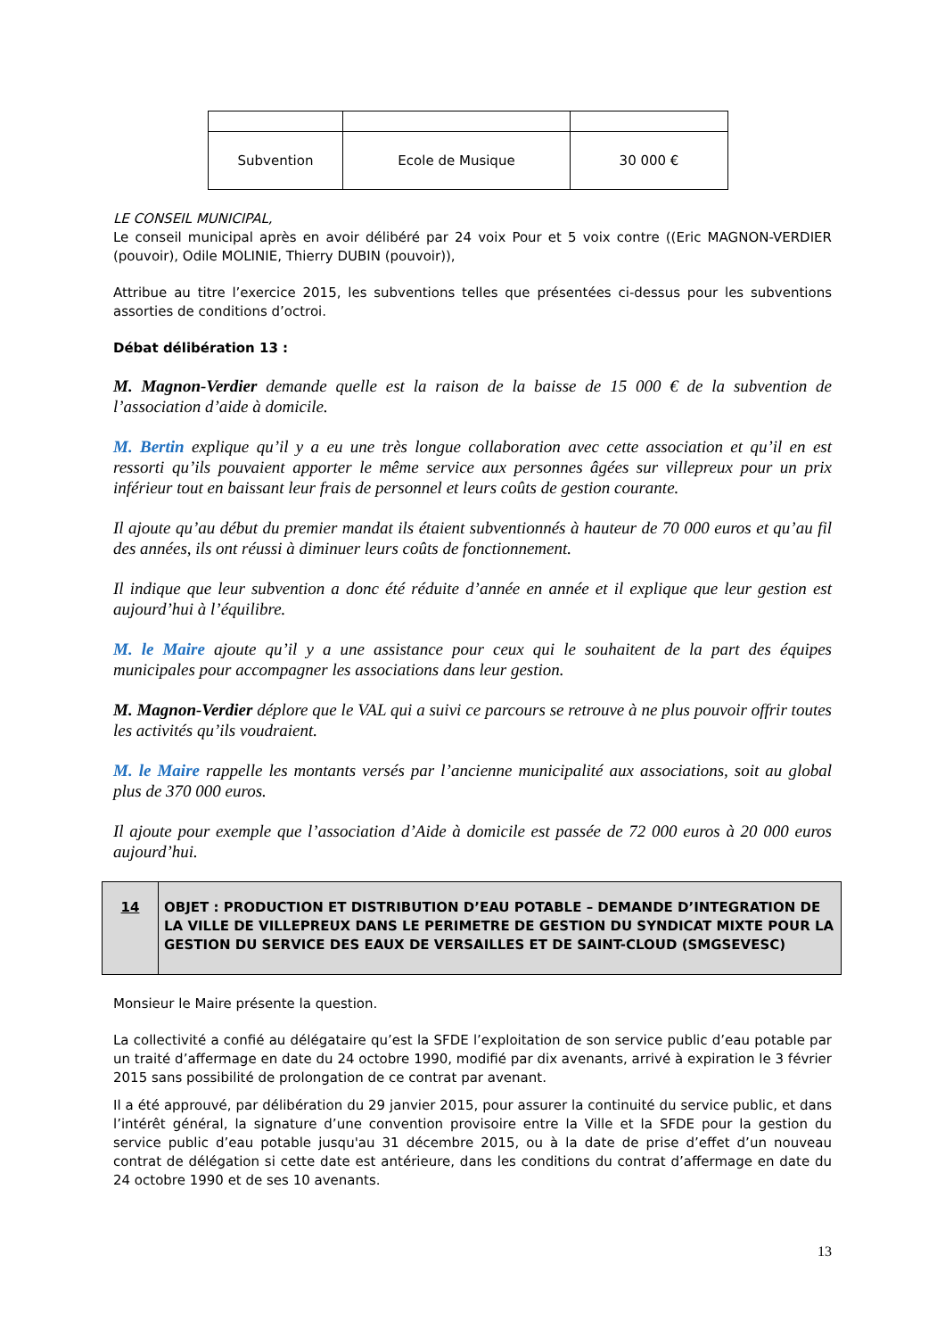| Subvention | Ecole de Musique | 30 000 € |
LE CONSEIL MUNICIPAL,
Le conseil municipal après en avoir délibéré par 24 voix Pour et 5 voix contre ((Eric MAGNON-VERDIER (pouvoir), Odile MOLINIE, Thierry DUBIN (pouvoir)),
Attribue au titre l’exercice 2015, les subventions telles que présentées ci-dessus pour les subventions assorties de conditions d’octroi.
Débat délibération 13 :
M. Magnon-Verdier demande quelle est la raison de la baisse de 15 000 € de la subvention de l’association d’aide à domicile.
M. Bertin explique qu’il y a eu une très longue collaboration avec cette association et qu’il en est ressorti qu’ils pouvaient apporter le même service aux personnes âgées sur villepreux pour un prix inférieur tout en baissant leur frais de personnel et leurs coûts de gestion courante.
Il ajoute qu’au début du premier mandat ils étaient subventionnés à hauteur de 70 000 euros et qu’au fil des années, ils ont réussi à diminuer leurs coûts de fonctionnement.
Il indique que leur subvention a donc été réduite d’année en année et il explique que leur gestion est aujourd’hui à l’équilibre.
M. le Maire ajoute qu’il y a une assistance pour ceux qui le souhaitent de la part des équipes municipales pour accompagner les associations dans leur gestion.
M. Magnon-Verdier déplore que le VAL qui a suivi ce parcours se retrouve à ne plus pouvoir offrir toutes les activités qu’ils voudraient.
M. le Maire rappelle les montants versés par l’ancienne municipalité aux associations, soit au global plus de 370 000 euros.
Il ajoute pour exemple que l’association d’Aide à domicile est passée de 72 000 euros à 20 000 euros aujourd’hui.
| 14 | OBJET : PRODUCTION ET DISTRIBUTION D’EAU POTABLE – DEMANDE D’INTEGRATION DE LA VILLE DE VILLEPREUX DANS LE PERIMETRE DE GESTION DU SYNDICAT MIXTE POUR LA GESTION DU SERVICE DES EAUX DE VERSAILLES ET DE SAINT-CLOUD (SMGSEVESC) |
Monsieur le Maire présente la question.
La collectivité a confié au délégataire qu’est la SFDE l’exploitation de son service public d’eau potable par un traité d’affermage en date du 24 octobre 1990, modifié par dix avenants, arrivé à expiration le 3 février 2015 sans possibilité de prolongation de ce contrat par avenant.
Il a été approuvé, par délibération du 29 janvier 2015, pour assurer la continuité du service public, et dans l’intérêt général, la signature d’une convention provisoire entre la Ville et la SFDE pour la gestion du service public d’eau potable jusqu'au 31 décembre 2015, ou à la date de prise d’effet d’un nouveau contrat de délégation si cette date est antérieure, dans les conditions du contrat d’affermage en date du 24 octobre 1990 et de ses 10 avenants.
13